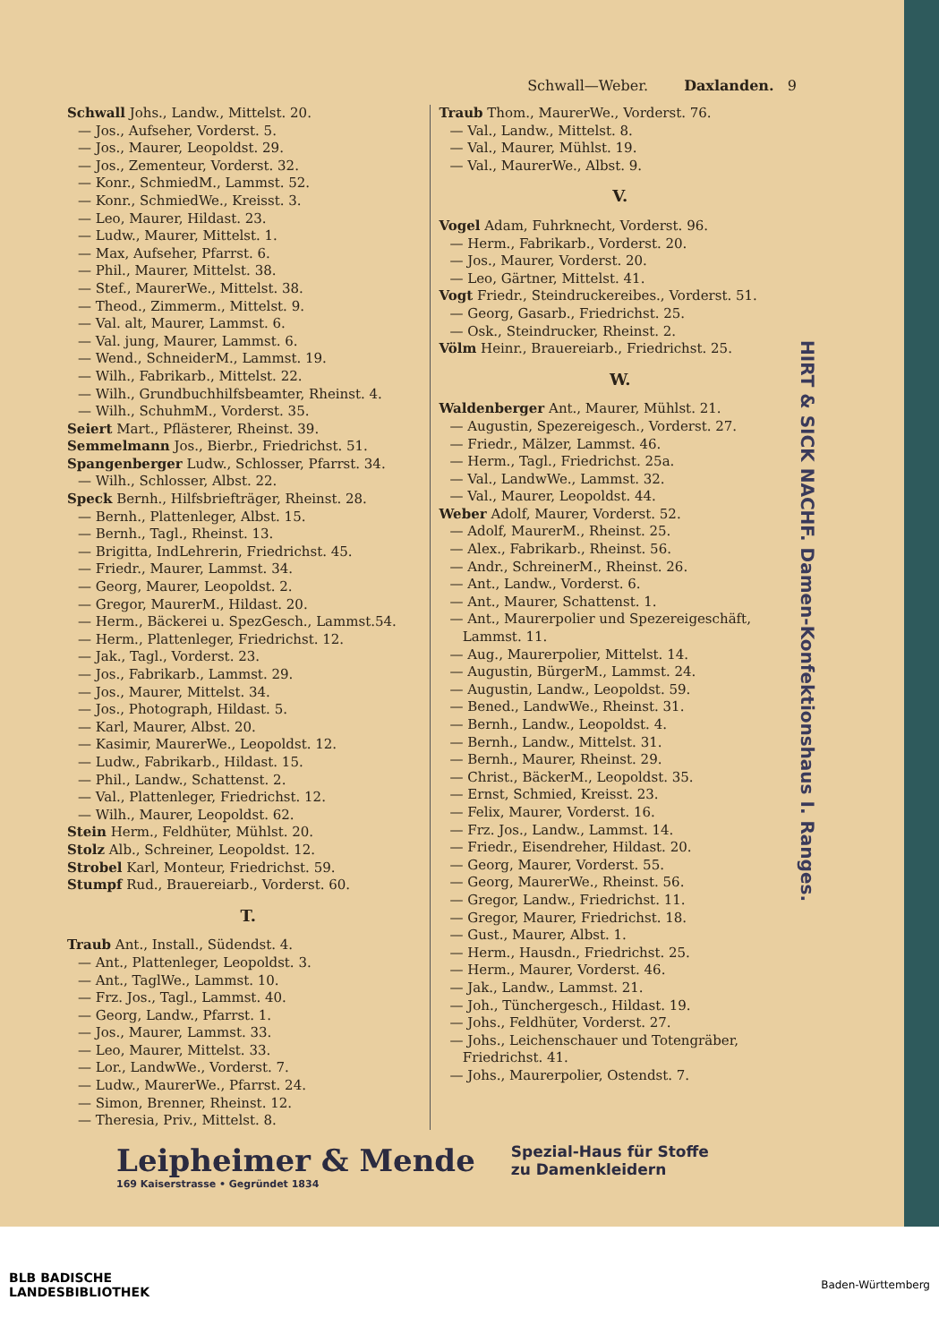Schwall—Weber. Daxlanden. 9
Schwall Johs., Landw., Mittelst. 20.
— Jos., Aufseher, Vorderst. 5.
— Jos., Maurer, Leopoldst. 29.
— Jos., Zementeur, Vorderst. 32.
— Konr., SchmiedM., Lammst. 52.
— Konr., SchmiedWe., Kreisst. 3.
— Leo, Maurer, Hildast. 23.
— Ludw., Maurer, Mittelst. 1.
— Max, Aufseher, Pfarrst. 6.
— Phil., Maurer, Mittelst. 38.
— Stef., MaurerWe., Mittelst. 38.
— Theod., Zimmerm., Mittelst. 9.
— Val. alt, Maurer, Lammst. 6.
— Val. jung, Maurer, Lammst. 6.
— Wend., SchneiderM., Lammst. 19.
— Wilh., Fabrikarb., Mittelst. 22.
— Wilh., Grundbuchhilfsbeamter, Rheinst. 4.
— Wilh., SchuhmM., Vorderst. 35.
Seiert Mart., Pflästerer, Rheinst. 39.
Semmelmann Jos., Bierbr., Friedrichst. 51.
Spangenberger Ludw., Schlosser, Pfarrst. 34.
— Wilh., Schlosser, Albst. 22.
Speck Bernh., Hilfsbriefträger, Rheinst. 28.
— Bernh., Plattenleger, Albst. 15.
— Bernh., Tagl., Rheinst. 13.
— Brigitta, IndLehrerin, Friedrichst. 45.
— Friedr., Maurer, Lammst. 34.
— Georg, Maurer, Leopoldst. 2.
— Gregor, MaurerM., Hildast. 20.
— Herm., Bäckerei u. SpezGesch., Lammst.54.
— Herm., Plattenleger, Friedrichst. 12.
— Jak., Tagl., Vorderst. 23.
— Jos., Fabrikarb., Lammst. 29.
— Jos., Maurer, Mittelst. 34.
— Jos., Photograph, Hildast. 5.
— Karl, Maurer, Albst. 20.
— Kasimir, MaurerWe., Leopoldst. 12.
— Ludw., Fabrikarb., Hildast. 15.
— Phil., Landw., Schattenst. 2.
— Val., Plattenleger, Friedrichst. 12.
— Wilh., Maurer, Leopoldst. 62.
Stein Herm., Feldhüter, Mühlst. 20.
Stolz Alb., Schreiner, Leopoldst. 12.
Strobel Karl, Monteur, Friedrichst. 59.
Stumpf Rud., Brauereiarb., Vorderst. 60.
T.
Traub Ant., Install., Südendst. 4.
— Ant., Plattenleger, Leopoldst. 3.
— Ant., TaglWe., Lammst. 10.
— Frz. Jos., Tagl., Lammst. 40.
— Georg, Landw., Pfarrst. 1.
— Jos., Maurer, Lammst. 33.
— Leo, Maurer, Mittelst. 33.
— Lor., LandwWe., Vorderst. 7.
— Ludw., MaurerWe., Pfarrst. 24.
— Simon, Brenner, Rheinst. 12.
— Theresia, Priv., Mittelst. 8.
Traub Thom., MaurerWe., Vorderst. 76.
— Val., Landw., Mittelst. 8.
— Val., Maurer, Mühlst. 19.
— Val., MaurerWe., Albst. 9.
V.
Vogel Adam, Fuhrknecht, Vorderst. 96.
— Herm., Fabrikarb., Vorderst. 20.
— Jos., Maurer, Vorderst. 20.
— Leo, Gärtner, Mittelst. 41.
Vogt Friedr., Steindruckereibes., Vorderst. 51.
— Georg, Gasarb., Friedrichst. 25.
— Osk., Steindrucker, Rheinst. 2.
Völm Heinr., Brauereiarb., Friedrichst. 25.
W.
Waldenberger Ant., Maurer, Mühlst. 21.
— Augustin, Spezereigesch., Vorderst. 27.
— Friedr., Mälzer, Lammst. 46.
— Herm., Tagl., Friedrichst. 25a.
— Val., LandwWe., Lammst. 32.
— Val., Maurer, Leopoldst. 44.
Weber Adolf, Maurer, Vorderst. 52.
— Adolf, MaurerM., Rheinst. 25.
— Alex., Fabrikarb., Rheinst. 56.
— Andr., SchreinerM., Rheinst. 26.
— Ant., Landw., Vorderst. 6.
— Ant., Maurer, Schattenst. 1.
— Ant., Maurerpolier und Spezereigeschäft,
Lammst. 11.
— Aug., Maurerpolier, Mittelst. 14.
— Augustin, BürgerM., Lammst. 24.
— Augustin, Landw., Leopoldst. 59.
— Bened., LandwWe., Rheinst. 31.
— Bernh., Landw., Leopoldst. 4.
— Bernh., Landw., Mittelst. 31.
— Bernh., Maurer, Rheinst. 29.
— Christ., BäckerM., Leopoldst. 35.
— Ernst, Schmied, Kreisst. 23.
— Felix, Maurer, Vorderst. 16.
— Frz. Jos., Landw., Lammst. 14.
— Friedr., Eisendreher, Hildast. 20.
— Georg, Maurer, Vorderst. 55.
— Georg, MaurerWe., Rheinst. 56.
— Gregor, Landw., Friedrichst. 11.
— Gregor, Maurer, Friedrichst. 18.
— Gust., Maurer, Albst. 1.
— Herm., Hausdn., Friedrichst. 25.
— Herm., Maurer, Vorderst. 46.
— Jak., Landw., Lammst. 21.
— Joh., Tünchergesch., Hildast. 19.
— Johs., Feldhüter, Vorderst. 27.
— Johs., Leichenschauer und Totengräber,
Friedrichst. 41.
— Johs., Maurerpolier, Ostendst. 7.
HIRT & SICK NACHF. Damen-Konfektionshaus I. Ranges.
Leipheimer & Mende
169 Kaiserstrasse • Gegründet 1834
Spezial-Haus für Stoffe
zu Damenkleidern
BLB BADISCHE
LANDESBIBLIOTHEK Baden-Württemberg